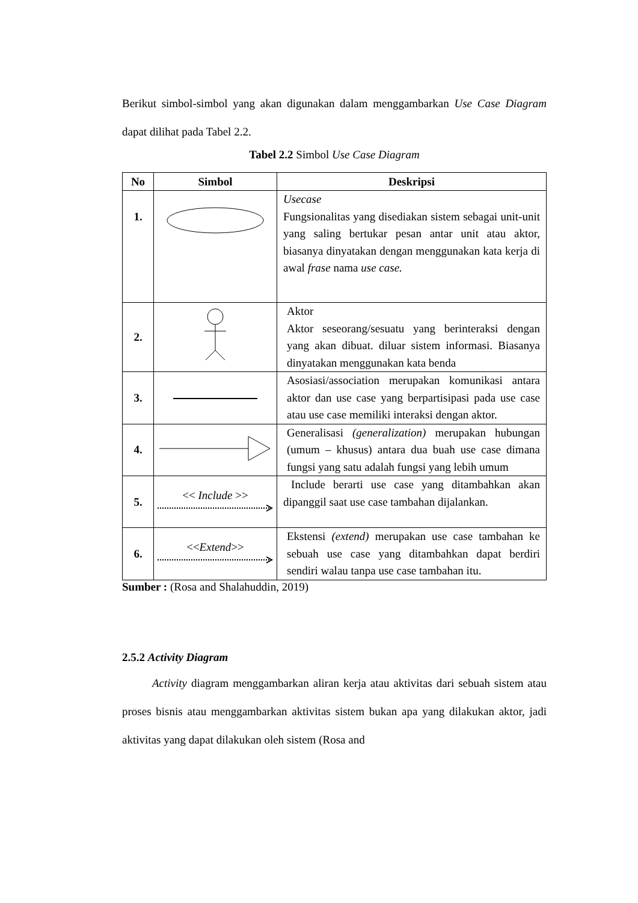Berikut simbol-simbol yang akan digunakan dalam menggambarkan Use Case Diagram dapat dilihat pada Tabel 2.2.
Tabel 2.2 Simbol Use Case Diagram
| No | Simbol | Deskripsi |
| --- | --- | --- |
| 1. | | Usecase Fungsionalitas yang disediakan sistem sebagai unit-unit yang saling bertukar pesan antar unit atau aktor, biasanya dinyatakan dengan menggunakan kata kerja di awal frase nama use case. |
| 2. | | Aktor Aktor seseorang/sesuatu yang berinteraksi dengan yang akan dibuat. diluar sistem informasi. Biasanya dinyatakan menggunakan kata benda |
| 3. | | Asosiasi/association merupakan komunikasi antara aktor dan use case yang berpartisipasi pada use case atau use case memiliki interaksi dengan aktor. |
| 4. | | Generalisasi (generalization) merupakan hubungan (umum – khusus) antara dua buah use case dimana fungsi yang satu adalah fungsi yang lebih umum |
| 5. | << Include >> | Include berarti use case yang ditambahkan akan dipanggil saat use case tambahan dijalankan. |
| 6. | << Extend >> | Ekstensi (extend) merupakan use case tambahan ke sebuah use case yang ditambahkan dapat berdiri sendiri walau tanpa use case tambahan itu. |
Sumber : (Rosa and Shalahuddin, 2019)
2.5.2 Activity Diagram
Activity diagram menggambarkan aliran kerja atau aktivitas dari sebuah sistem atau proses bisnis atau menggambarkan aktivitas sistem bukan apa yang dilakukan aktor, jadi aktivitas yang dapat dilakukan oleh sistem (Rosa and